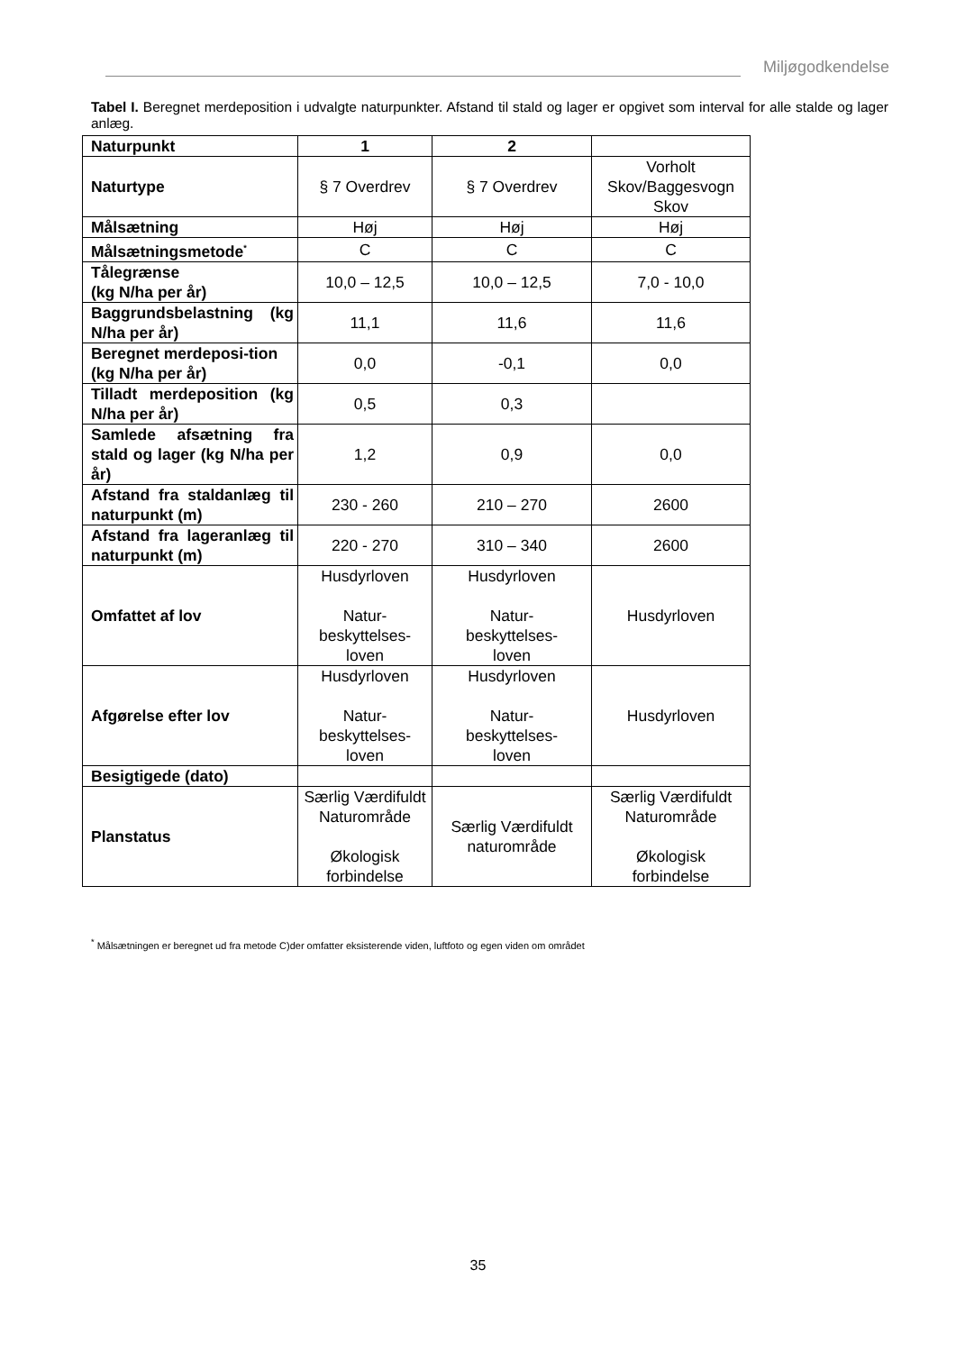Miljøgodkendelse
Tabel I. Beregnet merdeposition i udvalgte naturpunkter. Afstand til stald og lager er opgivet som interval for alle stalde og lager anlæg.
| Naturpunkt | 1 | 2 | |
| --- | --- | --- | --- |
| Naturtype | § 7 Overdrev | § 7 Overdrev | Vorholt Skov/Baggesvogn Skov |
| Målsætning | Høj | Høj | Høj |
| Målsætningsmetode<sup>*</sup> | C | C | C |
| Tålegrænse (kg N/ha per år) | 10,0 – 12,5 | 10,0 – 12,5 | 7,0 - 10,0 |
| Baggrundsbelastning (kg N/ha per år) | 11,1 | 11,6 | 11,6 |
| Beregnet merdeposi-tion (kg N/ha per år) | 0,0 | -0,1 | 0,0 |
| Tilladt merdeposition (kg N/ha per år) | 0,5 | 0,3 | |
| Samlede afsætning fra stald og lager (kg N/ha per år) | 1,2 | 0,9 | 0,0 |
| Afstand fra staldanlæg til naturpunkt (m) | 230 - 260 | 210 – 270 | 2600 |
| Afstand fra lageranlæg til naturpunkt (m) | 220 - 270 | 310 – 340 | 2600 |
| Omfattet af lov | Husdyrloven Natur- beskyttelses- loven | Husdyrloven Natur- beskyttelses- loven | Husdyrloven |
| Afgørelse efter lov | Husdyrloven Natur- beskyttelses- loven | Husdyrloven Natur- beskyttelses- loven | Husdyrloven |
| Besigtigede (dato) | | | |
| Planstatus | Særlig Værdifuldt Naturområde Økologisk forbindelse | Særlig Værdifuldt naturområde | Særlig Værdifuldt Naturområde Økologisk forbindelse |
<sup>*</sup> Målsætningen er beregnet ud fra metode C)der omfatter eksisterende viden, luftfoto og egen viden om området
35